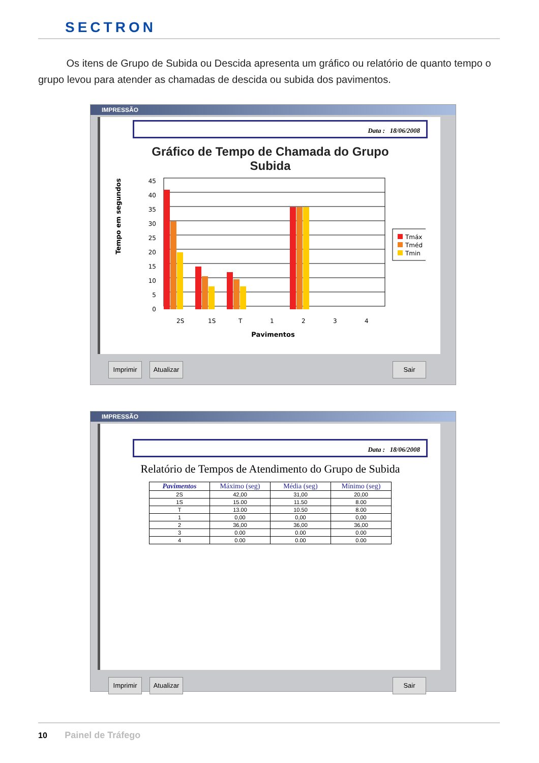SECTRON
Os itens de Grupo de Subida ou Descida apresenta um gráfico ou relatório de quanto tempo o grupo levou para atender as chamadas de descida ou subida dos pavimentos.
IMPRESSÃO
Data : 18/06/2008
Gráfico de Tempo de Chamada do Grupo
Subida
Tempo em segundos
45
40
35
30
25
20
15
10
5
0
2S
1S
T
1
2
3
4
Pavimentos
Tmáx
Tméd
Tmin
Imprimir
Atualizar
Sair
IMPRESSÃO
Data : 18/06/2008
Relatório de Tempos de Atendimento do Grupo de Subida
| Pavimentos | Máximo (seg) | Média (seg) | Mínimo (seg) |
| --- | --- | --- | --- |
| 2S | 42,00 | 31,00 | 20,00 |
| 1S | 15.00 | 11.50 | 8.00 |
| T | 13.00 | 10.50 | 8.00 |
| 1 | 0,00 | 0,00 | 0,00 |
| 2 | 36,00 | 36,00 | 36,00 |
| 3 | 0.00 | 0.00 | 0.00 |
| 4 | 0.00 | 0.00 | 0.00 |
Imprimir
Atualizar
Sair
10 Painel de Tráfego